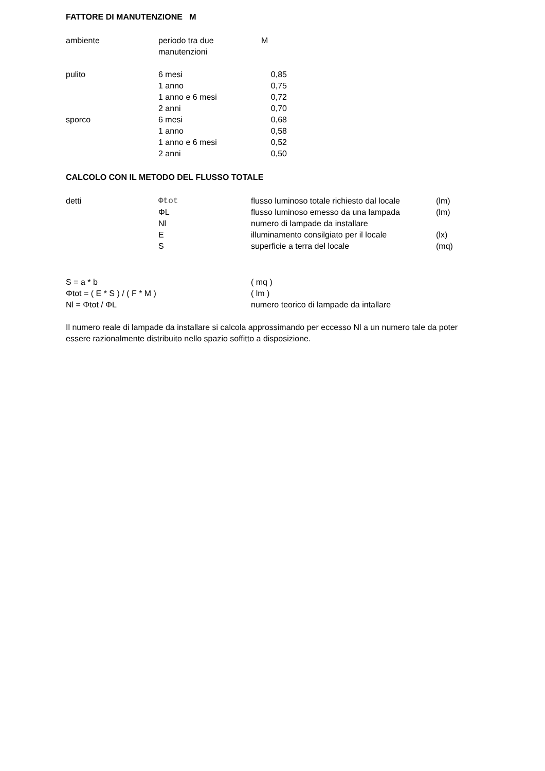FATTORE DI MANUTENZIONE M
| ambiente | periodo tra due manutenzioni | M |
| --- | --- | --- |
| pulito | 6 mesi | 0,85 |
| | 1 anno | 0,75 |
| | 1 anno e 6 mesi | 0,72 |
| | 2 anni | 0,70 |
| sporco | 6 mesi | 0,68 |
| | 1 anno | 0,58 |
| | 1 anno e 6 mesi | 0,52 |
| | 2 anni | 0,50 |
CALCOLO CON IL METODO DEL FLUSSO TOTALE
| detti | Φtot | flusso luminoso totale richiesto dal locale | (lm) |
| | ΦL | flusso luminoso emesso da una lampada | (lm) |
| | Nl | numero di lampade da installare | |
| | E | illuminamento consilgiato per il locale | (lx) |
| | S | superficie a terra del locale | (mq) |
| S = a * b | ( mq ) |
| Φtot = ( E * S ) / ( F * M ) | ( lm ) |
| Nl = Φtot / ΦL | numero teorico di lampade da intallare |
Il numero reale di lampade da installare si calcola approssimando per eccesso Nl a un numero tale da poter essere razionalmente distribuito nello spazio soffitto a disposizione.